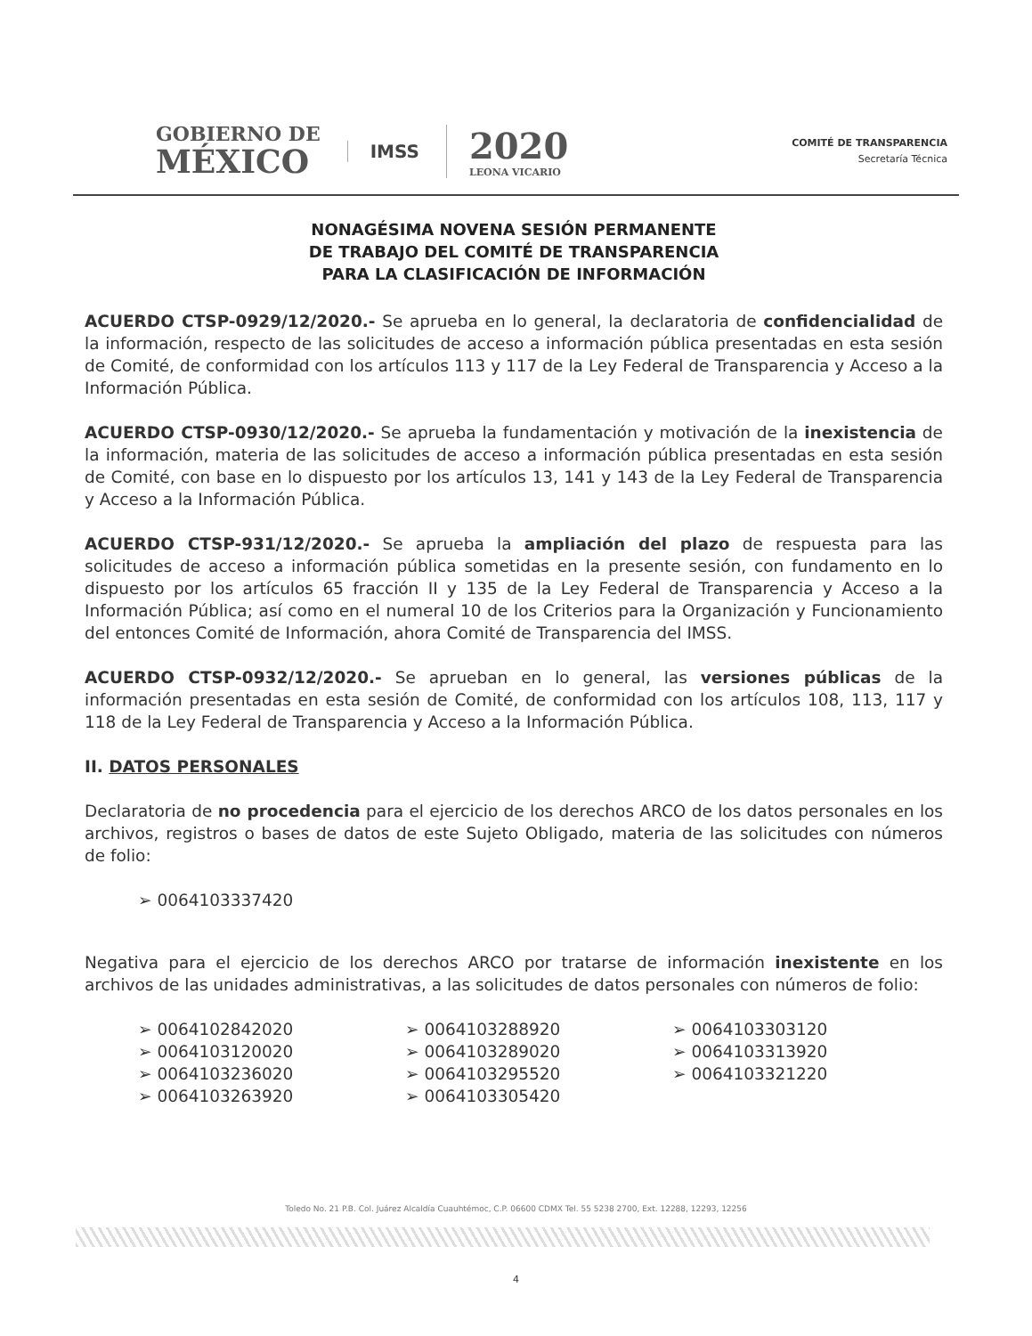GOBIERNO DE
MÉXICO
IMSS
2020
LEONA VICARIO
COMITÉ DE TRANSPARENCIA
Secretaría Técnica
NONAGÉSIMA NOVENA SESIÓN PERMANENTE
DE TRABAJO DEL COMITÉ DE TRANSPARENCIA
PARA LA CLASIFICACIÓN DE INFORMACIÓN
ACUERDO CTSP-0929/12/2020.- Se aprueba en lo general, la declaratoria de confidencialidad de la información, respecto de las solicitudes de acceso a información pública presentadas en esta sesión de Comité, de conformidad con los artículos 113 y 117 de la Ley Federal de Transparencia y Acceso a la Información Pública.
ACUERDO CTSP-0930/12/2020.- Se aprueba la fundamentación y motivación de la inexistencia de la información, materia de las solicitudes de acceso a información pública presentadas en esta sesión de Comité, con base en lo dispuesto por los artículos 13, 141 y 143 de la Ley Federal de Transparencia y Acceso a la Información Pública.
ACUERDO CTSP-931/12/2020.- Se aprueba la ampliación del plazo de respuesta para las solicitudes de acceso a información pública sometidas en la presente sesión, con fundamento en lo dispuesto por los artículos 65 fracción II y 135 de la Ley Federal de Transparencia y Acceso a la Información Pública; así como en el numeral 10 de los Criterios para la Organización y Funcionamiento del entonces Comité de Información, ahora Comité de Transparencia del IMSS.
ACUERDO CTSP-0932/12/2020.- Se aprueban en lo general, las versiones públicas de la información presentadas en esta sesión de Comité, de conformidad con los artículos 108, 113, 117 y 118 de la Ley Federal de Transparencia y Acceso a la Información Pública.
II. DATOS PERSONALES
Declaratoria de no procedencia para el ejercicio de los derechos ARCO de los datos personales en los archivos, registros o bases de datos de este Sujeto Obligado, materia de las solicitudes con números de folio:
➢ 0064103337420
Negativa para el ejercicio de los derechos ARCO por tratarse de información inexistente en los archivos de las unidades administrativas, a las solicitudes de datos personales con números de folio:
➢ 0064102842020
➢ 0064103120020
➢ 0064103236020
➢ 0064103263920
➢ 0064103288920
➢ 0064103289020
➢ 0064103295520
➢ 0064103305420
➢ 0064103303120
➢ 0064103313920
➢ 0064103321220
Toledo No. 21 P.B. Col. Juárez Alcaldía Cuauhtémoc, C.P. 06600 CDMX Tel. 55 5238 2700, Ext. 12288, 12293, 12256
4